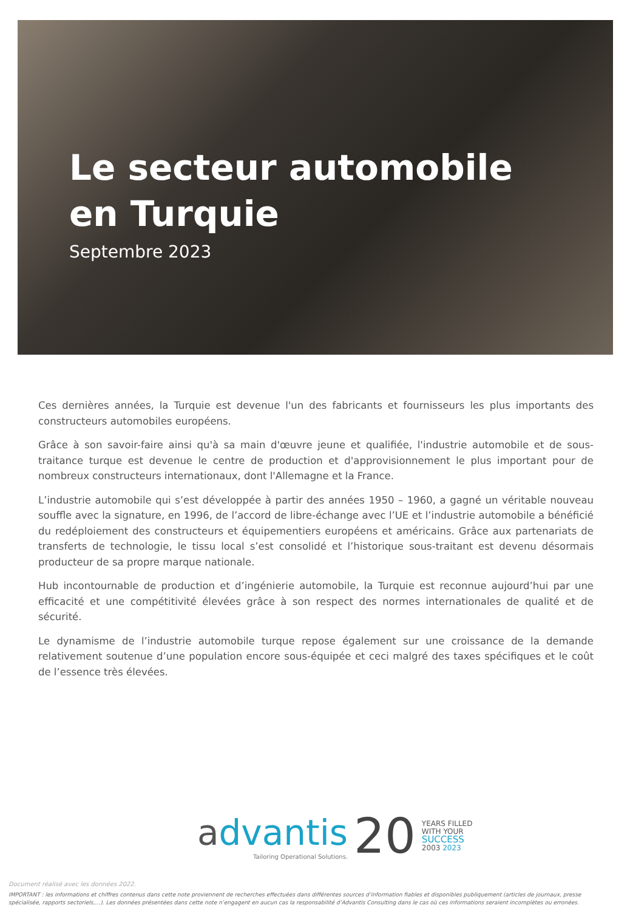Le secteur automobile
en Turquie
Septembre 2023
Ces dernières années, la Turquie est devenue l'un des fabricants et fournisseurs les plus importants des constructeurs automobiles européens.
Grâce à son savoir-faire ainsi qu'à sa main d'œuvre jeune et qualifiée, l'industrie automobile et de sous-traitance turque est devenue le centre de production et d'approvisionnement le plus important pour de nombreux constructeurs internationaux, dont l'Allemagne et la France.
L’industrie automobile qui s’est développée à partir des années 1950 – 1960, a gagné un véritable nouveau souffle avec la signature, en 1996, de l’accord de libre-échange avec l’UE et l’industrie automobile a bénéficié du redéploiement des constructeurs et équipementiers européens et américains. Grâce aux partenariats de transferts de technologie, le tissu local s’est consolidé et l’historique sous-traitant est devenu désormais producteur de sa propre marque nationale.
Hub incontournable de production et d’ingénierie automobile, la Turquie est reconnue aujourd’hui par une efficacité et une compétitivité élevées grâce à son respect des normes internationales de qualité et de sécurité.
Le dynamisme de l’industrie automobile turque repose également sur une croissance de la demande relativement soutenue d’une population encore sous-équipée et ceci malgré des taxes spécifiques et le coût de l’essence très élevées.
advantis
Tailoring Operational Solutions.
20
YEARS FILLED
WITH YOUR
SUCCESS
2003 2023
Document réalisé avec les données 2022.
IMPORTANT : les informations et chiffres contenus dans cette note proviennent de recherches effectuées dans différentes sources d’information fiables et disponibles publiquement (articles de journaux, presse spécialisée, rapports sectoriels,…). Les données présentées dans cette note n’engagent en aucun cas la responsabilité d’Advantis Consulting dans le cas où ces informations seraient incomplètes ou erronées.